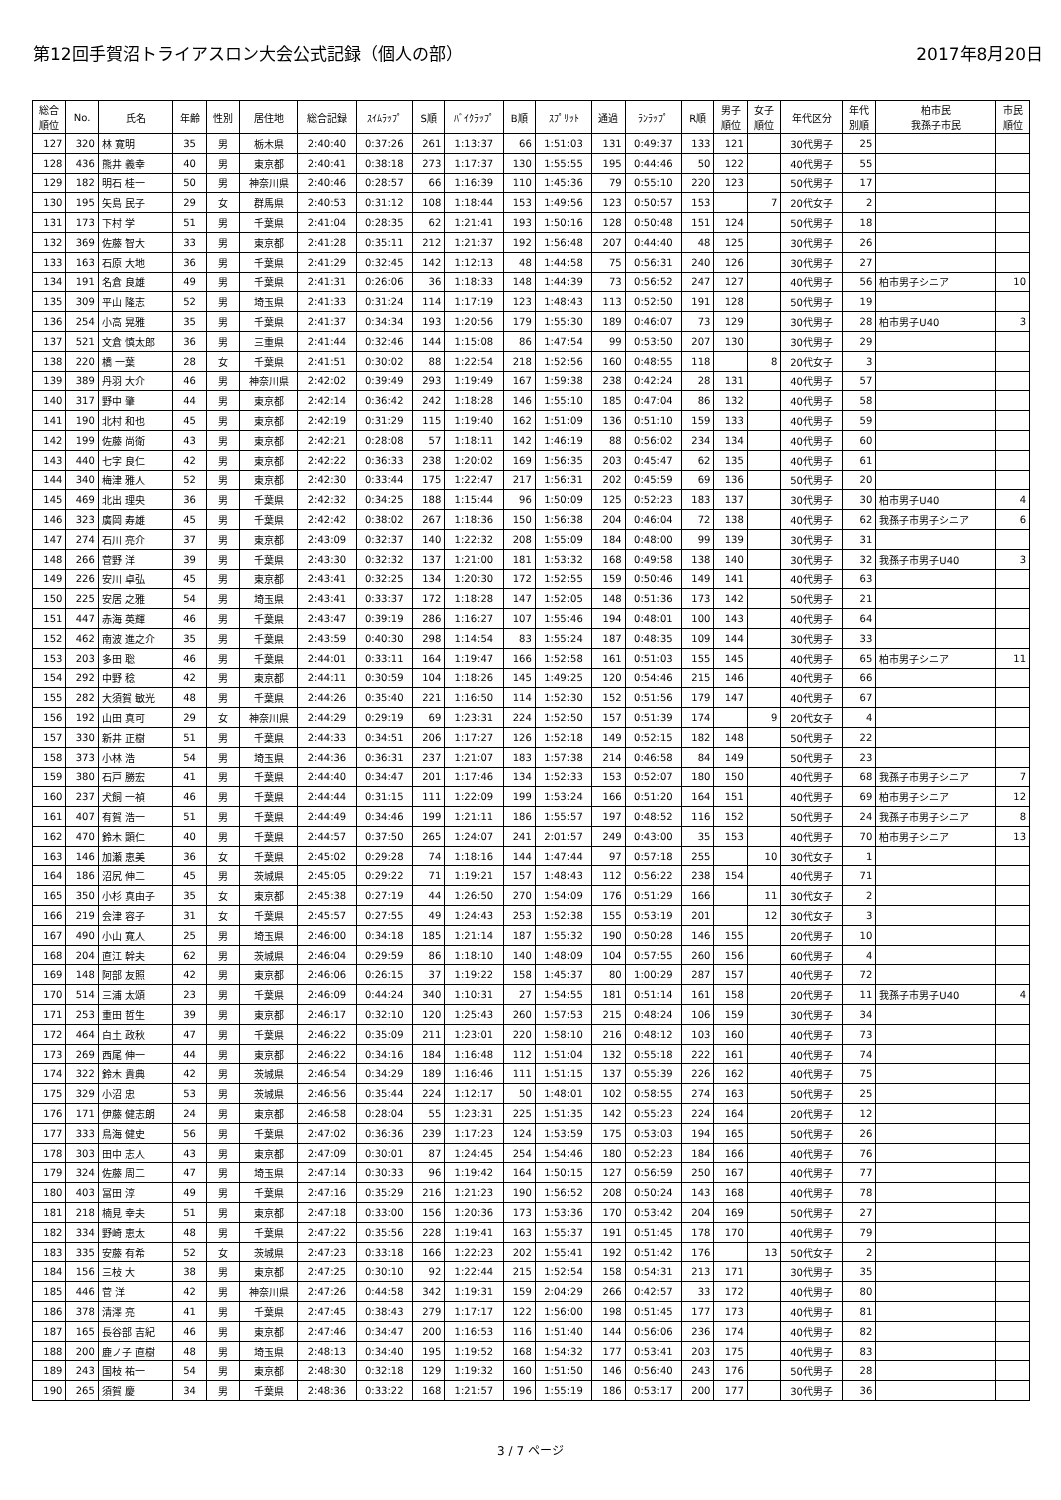第12回手賀沼トライアスロン大会公式記録（個人の部） 2017年8月20日
| 総合 順位 | No. | 氏名 | 年齢 | 性別 | 居住地 | 総合記録 | ｽｲﾑﾗｯﾌﾟ | S順 | ﾊﾞｲｸﾗｯﾌﾟ | B順 | ｽﾌﾟﾘｯﾄ | 通過 | ﾗﾝﾗｯﾌﾟ | R順 | 男子 順位 | 女子 順位 | 年代区分 | 年代 別順 | 柏市民 我孫子市民 | 市民 順位 |
| --- | --- | --- | --- | --- | --- | --- | --- | --- | --- | --- | --- | --- | --- | --- | --- | --- | --- | --- | --- | --- |
| 127 | 320 | 林 寛明 | 35 | 男 | 栃木県 | 2:40:40 | 0:37:26 | 261 | 1:13:37 | 66 | 1:51:03 | 131 | 0:49:37 | 133 | 121 | | 30代男子 | 25 | | |
| 128 | 436 | 熊井 義幸 | 40 | 男 | 東京都 | 2:40:41 | 0:38:18 | 273 | 1:17:37 | 130 | 1:55:55 | 195 | 0:44:46 | 50 | 122 | | 40代男子 | 55 | | |
| 129 | 182 | 明石 桂一 | 50 | 男 | 神奈川県 | 2:40:46 | 0:28:57 | 66 | 1:16:39 | 110 | 1:45:36 | 79 | 0:55:10 | 220 | 123 | | 50代男子 | 17 | | |
| 130 | 195 | 矢島 民子 | 29 | 女 | 群馬県 | 2:40:53 | 0:31:12 | 108 | 1:18:44 | 153 | 1:49:56 | 123 | 0:50:57 | 153 | | 7 | 20代女子 | 2 | | |
| 131 | 173 | 下村 学 | 51 | 男 | 千葉県 | 2:41:04 | 0:28:35 | 62 | 1:21:41 | 193 | 1:50:16 | 128 | 0:50:48 | 151 | 124 | | 50代男子 | 18 | | |
| 132 | 369 | 佐藤 智大 | 33 | 男 | 東京都 | 2:41:28 | 0:35:11 | 212 | 1:21:37 | 192 | 1:56:48 | 207 | 0:44:40 | 48 | 125 | | 30代男子 | 26 | | |
| 133 | 163 | 石原 大地 | 36 | 男 | 千葉県 | 2:41:29 | 0:32:45 | 142 | 1:12:13 | 48 | 1:44:58 | 75 | 0:56:31 | 240 | 126 | | 30代男子 | 27 | | |
| 134 | 191 | 名倉 良雄 | 49 | 男 | 千葉県 | 2:41:31 | 0:26:06 | 36 | 1:18:33 | 148 | 1:44:39 | 73 | 0:56:52 | 247 | 127 | | 40代男子 | 56 | 柏市男子シニア | 10 |
| 135 | 309 | 平山 隆志 | 52 | 男 | 埼玉県 | 2:41:33 | 0:31:24 | 114 | 1:17:19 | 123 | 1:48:43 | 113 | 0:52:50 | 191 | 128 | | 50代男子 | 19 | | |
| 136 | 254 | 小高 晃雅 | 35 | 男 | 千葉県 | 2:41:37 | 0:34:34 | 193 | 1:20:56 | 179 | 1:55:30 | 189 | 0:46:07 | 73 | 129 | | 30代男子 | 28 | 柏市男子U40 | 3 |
| 137 | 521 | 文倉 慎太郎 | 36 | 男 | 三重県 | 2:41:44 | 0:32:46 | 144 | 1:15:08 | 86 | 1:47:54 | 99 | 0:53:50 | 207 | 130 | | 30代男子 | 29 | | |
| 138 | 220 | 橋 一葉 | 28 | 女 | 千葉県 | 2:41:51 | 0:30:02 | 88 | 1:22:54 | 218 | 1:52:56 | 160 | 0:48:55 | 118 | | 8 | 20代女子 | 3 | | |
| 139 | 389 | 丹羽 大介 | 46 | 男 | 神奈川県 | 2:42:02 | 0:39:49 | 293 | 1:19:49 | 167 | 1:59:38 | 238 | 0:42:24 | 28 | 131 | | 40代男子 | 57 | | |
| 140 | 317 | 野中 肇 | 44 | 男 | 東京都 | 2:42:14 | 0:36:42 | 242 | 1:18:28 | 146 | 1:55:10 | 185 | 0:47:04 | 86 | 132 | | 40代男子 | 58 | | |
| 141 | 190 | 北村 和也 | 45 | 男 | 東京都 | 2:42:19 | 0:31:29 | 115 | 1:19:40 | 162 | 1:51:09 | 136 | 0:51:10 | 159 | 133 | | 40代男子 | 59 | | |
| 142 | 199 | 佐藤 尚衛 | 43 | 男 | 東京都 | 2:42:21 | 0:28:08 | 57 | 1:18:11 | 142 | 1:46:19 | 88 | 0:56:02 | 234 | 134 | | 40代男子 | 60 | | |
| 143 | 440 | 七字 良仁 | 42 | 男 | 東京都 | 2:42:22 | 0:36:33 | 238 | 1:20:02 | 169 | 1:56:35 | 203 | 0:45:47 | 62 | 135 | | 40代男子 | 61 | | |
| 144 | 340 | 梅津 雅人 | 52 | 男 | 東京都 | 2:42:30 | 0:33:44 | 175 | 1:22:47 | 217 | 1:56:31 | 202 | 0:45:59 | 69 | 136 | | 50代男子 | 20 | | |
| 145 | 469 | 北出 理央 | 36 | 男 | 千葉県 | 2:42:32 | 0:34:25 | 188 | 1:15:44 | 96 | 1:50:09 | 125 | 0:52:23 | 183 | 137 | | 30代男子 | 30 | 柏市男子U40 | 4 |
| 146 | 323 | 廣岡 寿雄 | 45 | 男 | 千葉県 | 2:42:42 | 0:38:02 | 267 | 1:18:36 | 150 | 1:56:38 | 204 | 0:46:04 | 72 | 138 | | 40代男子 | 62 | 我孫子市男子シニア | 6 |
| 147 | 274 | 石川 亮介 | 37 | 男 | 東京都 | 2:43:09 | 0:32:37 | 140 | 1:22:32 | 208 | 1:55:09 | 184 | 0:48:00 | 99 | 139 | | 30代男子 | 31 | | |
| 148 | 266 | 菅野 洋 | 39 | 男 | 千葉県 | 2:43:30 | 0:32:32 | 137 | 1:21:00 | 181 | 1:53:32 | 168 | 0:49:58 | 138 | 140 | | 30代男子 | 32 | 我孫子市男子U40 | 3 |
| 149 | 226 | 安川 卓弘 | 45 | 男 | 東京都 | 2:43:41 | 0:32:25 | 134 | 1:20:30 | 172 | 1:52:55 | 159 | 0:50:46 | 149 | 141 | | 40代男子 | 63 | | |
| 150 | 225 | 安居 之雅 | 54 | 男 | 埼玉県 | 2:43:41 | 0:33:37 | 172 | 1:18:28 | 147 | 1:52:05 | 148 | 0:51:36 | 173 | 142 | | 50代男子 | 21 | | |
| 151 | 447 | 赤海 英輝 | 46 | 男 | 千葉県 | 2:43:47 | 0:39:19 | 286 | 1:16:27 | 107 | 1:55:46 | 194 | 0:48:01 | 100 | 143 | | 40代男子 | 64 | | |
| 152 | 462 | 南波 進之介 | 35 | 男 | 千葉県 | 2:43:59 | 0:40:30 | 298 | 1:14:54 | 83 | 1:55:24 | 187 | 0:48:35 | 109 | 144 | | 30代男子 | 33 | | |
| 153 | 203 | 多田 聡 | 46 | 男 | 千葉県 | 2:44:01 | 0:33:11 | 164 | 1:19:47 | 166 | 1:52:58 | 161 | 0:51:03 | 155 | 145 | | 40代男子 | 65 | 柏市男子シニア | 11 |
| 154 | 292 | 中野 稔 | 42 | 男 | 東京都 | 2:44:11 | 0:30:59 | 104 | 1:18:26 | 145 | 1:49:25 | 120 | 0:54:46 | 215 | 146 | | 40代男子 | 66 | | |
| 155 | 282 | 大須賀 敏光 | 48 | 男 | 千葉県 | 2:44:26 | 0:35:40 | 221 | 1:16:50 | 114 | 1:52:30 | 152 | 0:51:56 | 179 | 147 | | 40代男子 | 67 | | |
| 156 | 192 | 山田 真可 | 29 | 女 | 神奈川県 | 2:44:29 | 0:29:19 | 69 | 1:23:31 | 224 | 1:52:50 | 157 | 0:51:39 | 174 | | 9 | 20代女子 | 4 | | |
| 157 | 330 | 新井 正樹 | 51 | 男 | 千葉県 | 2:44:33 | 0:34:51 | 206 | 1:17:27 | 126 | 1:52:18 | 149 | 0:52:15 | 182 | 148 | | 50代男子 | 22 | | |
| 158 | 373 | 小林 浩 | 54 | 男 | 埼玉県 | 2:44:36 | 0:36:31 | 237 | 1:21:07 | 183 | 1:57:38 | 214 | 0:46:58 | 84 | 149 | | 50代男子 | 23 | | |
| 159 | 380 | 石戸 勝宏 | 41 | 男 | 千葉県 | 2:44:40 | 0:34:47 | 201 | 1:17:46 | 134 | 1:52:33 | 153 | 0:52:07 | 180 | 150 | | 40代男子 | 68 | 我孫子市男子シニア | 7 |
| 160 | 237 | 犬飼 一禎 | 46 | 男 | 千葉県 | 2:44:44 | 0:31:15 | 111 | 1:22:09 | 199 | 1:53:24 | 166 | 0:51:20 | 164 | 151 | | 40代男子 | 69 | 柏市男子シニア | 12 |
| 161 | 407 | 有賀 浩一 | 51 | 男 | 千葉県 | 2:44:49 | 0:34:46 | 199 | 1:21:11 | 186 | 1:55:57 | 197 | 0:48:52 | 116 | 152 | | 50代男子 | 24 | 我孫子市男子シニア | 8 |
| 162 | 470 | 鈴木 顕仁 | 40 | 男 | 千葉県 | 2:44:57 | 0:37:50 | 265 | 1:24:07 | 241 | 2:01:57 | 249 | 0:43:00 | 35 | 153 | | 40代男子 | 70 | 柏市男子シニア | 13 |
| 163 | 146 | 加瀬 恵美 | 36 | 女 | 千葉県 | 2:45:02 | 0:29:28 | 74 | 1:18:16 | 144 | 1:47:44 | 97 | 0:57:18 | 255 | | 10 | 30代女子 | 1 | | |
| 164 | 186 | 沼尻 伸二 | 45 | 男 | 茨城県 | 2:45:05 | 0:29:22 | 71 | 1:19:21 | 157 | 1:48:43 | 112 | 0:56:22 | 238 | 154 | | 40代男子 | 71 | | |
| 165 | 350 | 小杉 真由子 | 35 | 女 | 東京都 | 2:45:38 | 0:27:19 | 44 | 1:26:50 | 270 | 1:54:09 | 176 | 0:51:29 | 166 | | 11 | 30代女子 | 2 | | |
| 166 | 219 | 会津 容子 | 31 | 女 | 千葉県 | 2:45:57 | 0:27:55 | 49 | 1:24:43 | 253 | 1:52:38 | 155 | 0:53:19 | 201 | | 12 | 30代女子 | 3 | | |
| 167 | 490 | 小山 寛人 | 25 | 男 | 埼玉県 | 2:46:00 | 0:34:18 | 185 | 1:21:14 | 187 | 1:55:32 | 190 | 0:50:28 | 146 | 155 | | 20代男子 | 10 | | |
| 168 | 204 | 直江 幹夫 | 62 | 男 | 茨城県 | 2:46:04 | 0:29:59 | 86 | 1:18:10 | 140 | 1:48:09 | 104 | 0:57:55 | 260 | 156 | | 60代男子 | 4 | | |
| 169 | 148 | 阿部 友照 | 42 | 男 | 東京都 | 2:46:06 | 0:26:15 | 37 | 1:19:22 | 158 | 1:45:37 | 80 | 1:00:29 | 287 | 157 | | 40代男子 | 72 | | |
| 170 | 514 | 三浦 太頌 | 23 | 男 | 千葉県 | 2:46:09 | 0:44:24 | 340 | 1:10:31 | 27 | 1:54:55 | 181 | 0:51:14 | 161 | 158 | | 20代男子 | 11 | 我孫子市男子U40 | 4 |
| 171 | 253 | 重田 哲生 | 39 | 男 | 東京都 | 2:46:17 | 0:32:10 | 120 | 1:25:43 | 260 | 1:57:53 | 215 | 0:48:24 | 106 | 159 | | 30代男子 | 34 | | |
| 172 | 464 | 白土 政秋 | 47 | 男 | 千葉県 | 2:46:22 | 0:35:09 | 211 | 1:23:01 | 220 | 1:58:10 | 216 | 0:48:12 | 103 | 160 | | 40代男子 | 73 | | |
| 173 | 269 | 西尾 伸一 | 44 | 男 | 東京都 | 2:46:22 | 0:34:16 | 184 | 1:16:48 | 112 | 1:51:04 | 132 | 0:55:18 | 222 | 161 | | 40代男子 | 74 | | |
| 174 | 322 | 鈴木 貴典 | 42 | 男 | 茨城県 | 2:46:54 | 0:34:29 | 189 | 1:16:46 | 111 | 1:51:15 | 137 | 0:55:39 | 226 | 162 | | 40代男子 | 75 | | |
| 175 | 329 | 小沼 忠 | 53 | 男 | 茨城県 | 2:46:56 | 0:35:44 | 224 | 1:12:17 | 50 | 1:48:01 | 102 | 0:58:55 | 274 | 163 | | 50代男子 | 25 | | |
| 176 | 171 | 伊藤 健志朗 | 24 | 男 | 東京都 | 2:46:58 | 0:28:04 | 55 | 1:23:31 | 225 | 1:51:35 | 142 | 0:55:23 | 224 | 164 | | 20代男子 | 12 | | |
| 177 | 333 | 鳥海 健史 | 56 | 男 | 千葉県 | 2:47:02 | 0:36:36 | 239 | 1:17:23 | 124 | 1:53:59 | 175 | 0:53:03 | 194 | 165 | | 50代男子 | 26 | | |
| 178 | 303 | 田中 志人 | 43 | 男 | 東京都 | 2:47:09 | 0:30:01 | 87 | 1:24:45 | 254 | 1:54:46 | 180 | 0:52:23 | 184 | 166 | | 40代男子 | 76 | | |
| 179 | 324 | 佐藤 周二 | 47 | 男 | 埼玉県 | 2:47:14 | 0:30:33 | 96 | 1:19:42 | 164 | 1:50:15 | 127 | 0:56:59 | 250 | 167 | | 40代男子 | 77 | | |
| 180 | 403 | 冨田 淳 | 49 | 男 | 千葉県 | 2:47:16 | 0:35:29 | 216 | 1:21:23 | 190 | 1:56:52 | 208 | 0:50:24 | 143 | 168 | | 40代男子 | 78 | | |
| 181 | 218 | 楠見 幸夫 | 51 | 男 | 東京都 | 2:47:18 | 0:33:00 | 156 | 1:20:36 | 173 | 1:53:36 | 170 | 0:53:42 | 204 | 169 | | 50代男子 | 27 | | |
| 182 | 334 | 野崎 恵太 | 48 | 男 | 千葉県 | 2:47:22 | 0:35:56 | 228 | 1:19:41 | 163 | 1:55:37 | 191 | 0:51:45 | 178 | 170 | | 40代男子 | 79 | | |
| 183 | 335 | 安藤 有希 | 52 | 女 | 茨城県 | 2:47:23 | 0:33:18 | 166 | 1:22:23 | 202 | 1:55:41 | 192 | 0:51:42 | 176 | | 13 | 50代女子 | 2 | | |
| 184 | 156 | 三枝 大 | 38 | 男 | 東京都 | 2:47:25 | 0:30:10 | 92 | 1:22:44 | 215 | 1:52:54 | 158 | 0:54:31 | 213 | 171 | | 30代男子 | 35 | | |
| 185 | 446 | 菅 洋 | 42 | 男 | 神奈川県 | 2:47:26 | 0:44:58 | 342 | 1:19:31 | 159 | 2:04:29 | 266 | 0:42:57 | 33 | 172 | | 40代男子 | 80 | | |
| 186 | 378 | 清澤 亮 | 41 | 男 | 千葉県 | 2:47:45 | 0:38:43 | 279 | 1:17:17 | 122 | 1:56:00 | 198 | 0:51:45 | 177 | 173 | | 40代男子 | 81 | | |
| 187 | 165 | 長谷部 吉紀 | 46 | 男 | 東京都 | 2:47:46 | 0:34:47 | 200 | 1:16:53 | 116 | 1:51:40 | 144 | 0:56:06 | 236 | 174 | | 40代男子 | 82 | | |
| 188 | 200 | 鹿ノ子 直樹 | 48 | 男 | 埼玉県 | 2:48:13 | 0:34:40 | 195 | 1:19:52 | 168 | 1:54:32 | 177 | 0:53:41 | 203 | 175 | | 40代男子 | 83 | | |
| 189 | 243 | 国枝 祐一 | 54 | 男 | 東京都 | 2:48:30 | 0:32:18 | 129 | 1:19:32 | 160 | 1:51:50 | 146 | 0:56:40 | 243 | 176 | | 50代男子 | 28 | | |
| 190 | 265 | 須賀 慶 | 34 | 男 | 千葉県 | 2:48:36 | 0:33:22 | 168 | 1:21:57 | 196 | 1:55:19 | 186 | 0:53:17 | 200 | 177 | | 30代男子 | 36 | | |
3 / 7 ページ